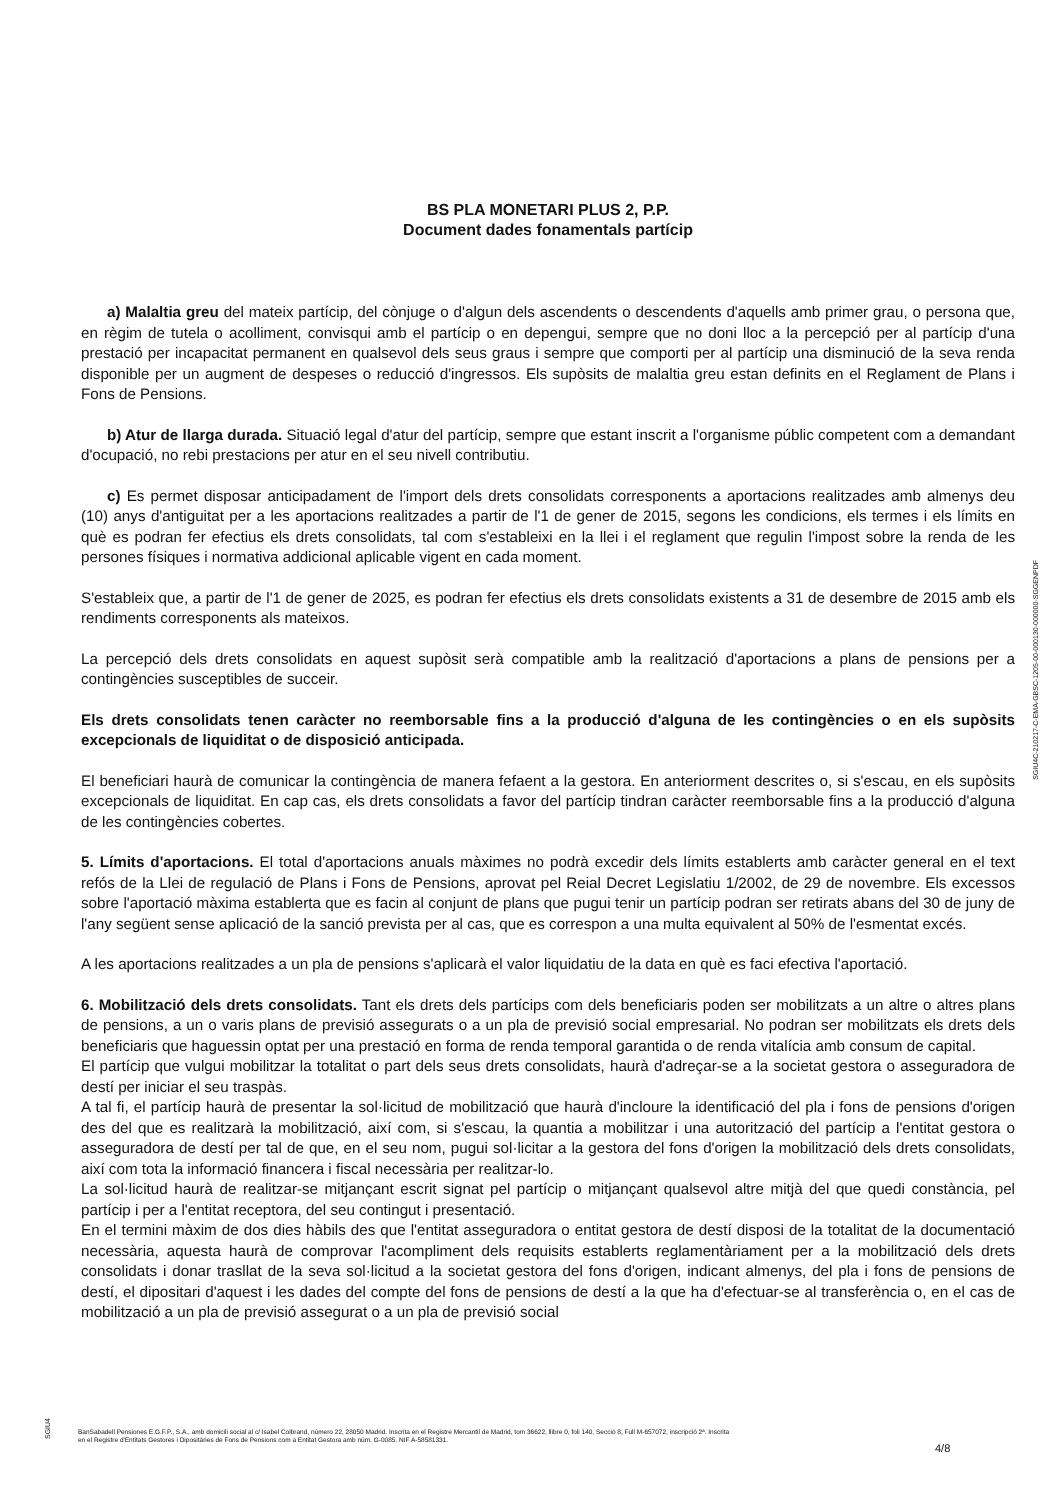BS PLA MONETARI PLUS 2, P.P.
Document dades fonamentals partícip
a) Malaltia greu del mateix partícip, del cònjuge o d'algun dels ascendents o descendents d'aquells amb primer grau, o persona que, en règim de tutela o acolliment, convisqui amb el partícip o en depengui, sempre que no doni lloc a la percepció per al partícip d'una prestació per incapacitat permanent en qualsevol dels seus graus i sempre que comporti per al partícip una disminució de la seva renda disponible per un augment de despeses o reducció d'ingressos. Els supòsits de malaltia greu estan definits en el Reglament de Plans i Fons de Pensions.
b) Atur de llarga durada. Situació legal d'atur del partícip, sempre que estant inscrit a l'organisme públic competent com a demandant d'ocupació, no rebi prestacions per atur en el seu nivell contributiu.
c) Es permet disposar anticipadament de l'import dels drets consolidats corresponents a aportacions realitzades amb almenys deu (10) anys d'antiguitat per a les aportacions realitzades a partir de l'1 de gener de 2015, segons les condicions, els termes i els límits en què es podran fer efectius els drets consolidats, tal com s'estableixi en la llei i el reglament que regulin l'impost sobre la renda de les persones físiques i normativa addicional aplicable vigent en cada moment.
S'estableix que, a partir de l'1 de gener de 2025, es podran fer efectius els drets consolidats existents a 31 de desembre de 2015 amb els rendiments corresponents als mateixos.
La percepció dels drets consolidats en aquest supòsit serà compatible amb la realització d'aportacions a plans de pensions per a contingències susceptibles de succeir.
Els drets consolidats tenen caràcter no reemborsable fins a la producció d'alguna de les contingències o en els supòsits excepcionals de liquiditat o de disposició anticipada.
El beneficiari haurà de comunicar la contingència de manera fefaent a la gestora. En anteriorment descrites o, si s'escau, en els supòsits excepcionals de liquiditat. En cap cas, els drets consolidats a favor del partícip tindran caràcter reemborsable fins a la producció d'alguna de les contingències cobertes.
5. Límits d'aportacions. El total d'aportacions anuals màximes no podrà excedir dels límits establerts amb caràcter general en el text refós de la Llei de regulació de Plans i Fons de Pensions, aprovat pel Reial Decret Legislatiu 1/2002, de 29 de novembre. Els excessos sobre l'aportació màxima establerta que es facin al conjunt de plans que pugui tenir un partícip podran ser retirats abans del 30 de juny de l'any següent sense aplicació de la sanció prevista per al cas, que es correspon a una multa equivalent al 50% de l'esmentat excés.
A les aportacions realitzades a un pla de pensions s'aplicarà el valor liquidatiu de la data en què es faci efectiva l'aportació.
6. Mobilització dels drets consolidats. Tant els drets dels partícips com dels beneficiaris poden ser mobilitzats a un altre o altres plans de pensions, a un o varis plans de previsió assegurats o a un pla de previsió social empresarial. No podran ser mobilitzats els drets dels beneficiaris que haguessin optat per una prestació en forma de renda temporal garantida o de renda vitalícia amb consum de capital.
El partícip que vulgui mobilitzar la totalitat o part dels seus drets consolidats, haurà d'adreçar-se a la societat gestora o asseguradora de destí per iniciar el seu traspàs.
A tal fi, el partícip haurà de presentar la sol·licitud de mobilització que haurà d'incloure la identificació del pla i fons de pensions d'origen des del que es realitzarà la mobilització, així com, si s'escau, la quantia a mobilitzar i una autorització del partícip a l'entitat gestora o asseguradora de destí per tal de que, en el seu nom, pugui sol·licitar a la gestora del fons d'origen la mobilització dels drets consolidats, així com tota la informació financera i fiscal necessària per realitzar-lo.
La sol·licitud haurà de realitzar-se mitjançant escrit signat pel partícip o mitjançant qualsevol altre mitjà del que quedi constància, pel partícip i per a l'entitat receptora, del seu contingut i presentació.
En el termini màxim de dos dies hàbils des que l'entitat asseguradora o entitat gestora de destí disposi de la totalitat de la documentació necessària, aquesta haurà de comprovar l'acompliment dels requisits establerts reglamentàriament per a la mobilització dels drets consolidats i donar trasllat de la seva sol·licitud a la societat gestora del fons d'origen, indicant almenys, del pla i fons de pensions de destí, el dipositari d'aquest i les dades del compte del fons de pensions de destí a la que ha d'efectuar-se al transferència o, en el cas de mobilització a un pla de previsió assegurat o a un pla de previsió social
SGIU4C-210217-C-EMA-GBSC-1205-00-000130-000000-SGGENPDF
SGIU4
BanSabadell Pensiones E.G.F.P., S.A., amb domicili social al c/ Isabel Colbrand, número 22, 28050 Madrid. Inscrita en el Registre Mercantil de Madrid, tom 36622, llibre 0, foli 140, Secció 8, Full M-657072, inscripció 2ª. Inscrita
en el Registre d'Entitats Gestores i Dipositàries de Fons de Pensions com a Entitat Gestora amb núm. G-0085. NIF A-58581331.
4/8